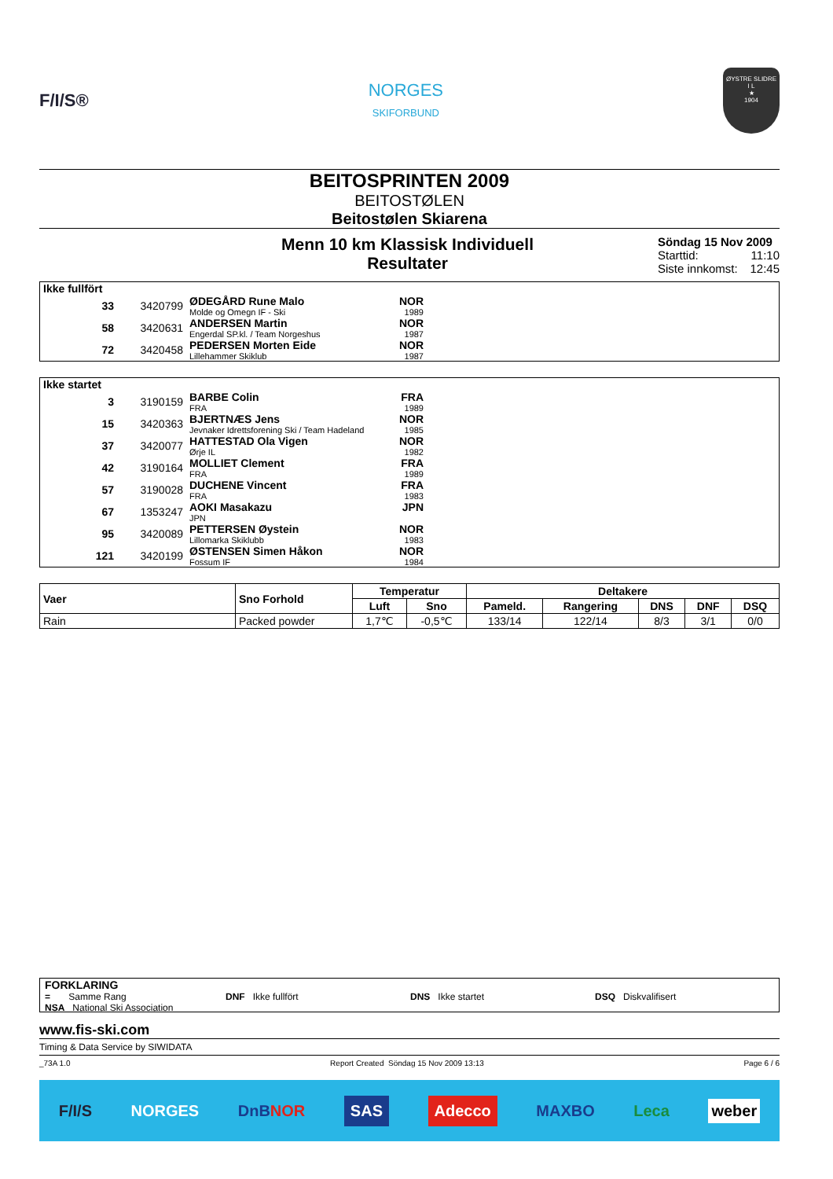F/I/S®
NORGES
SKIFORBUND
ØYSTRE SLIDRE
I L
★
1904
BEITOSPRINTEN 2009
BEITOSTØLEN
Beitostølen Skiarena
Menn 10 km Klassisk Individuell
Resultater
Söndag 15 Nov 2009
Starttid: 11:10
Siste innkomst: 12:45
| Ikke fullfört | | | | |
| 33 | 3420799 | ØDEGÅRD Rune Malo Molde og Omegn IF - Ski | NOR 1989 | |
| 58 | 3420631 | ANDERSEN Martin Engerdal SP.kl. / Team Norgeshus | NOR 1987 | |
| 72 | 3420458 | PEDERSEN Morten Eide Lillehammer Skiklub | NOR 1987 | |
| Ikke startet | | | | |
| 3 | 3190159 | BARBE Colin FRA | FRA 1989 | |
| 15 | 3420363 | BJERTNÆS Jens Jevnaker Idrettsforening Ski / Team Hadeland | NOR 1985 | |
| 37 | 3420077 | HATTESTAD Ola Vigen Ørje IL | NOR 1982 | |
| 42 | 3190164 | MOLLIET Clement FRA | FRA 1989 | |
| 57 | 3190028 | DUCHENE Vincent FRA | FRA 1983 | |
| 67 | 1353247 | AOKI Masakazu JPN | JPN | |
| 95 | 3420089 | PETTERSEN Øystein Lillomarka Skiklubb | NOR 1983 | |
| 121 | 3420199 | ØSTENSEN Simen Håkon Fossum IF | NOR 1984 | |
| Vaer | Sno Forhold | Temperatur | | Deltakere | | | | |
| --- | --- | --- | --- | --- | --- | --- | --- | --- |
| | | Luft | Sno | Pameld. | Rangering | DNS | DNF | DSQ |
| Rain | Packed powder | 1,7℃ | -0,5℃ | 133/14 | 122/14 | 8/3 | 3/1 | 0/0 |
FORKLARING
= Samme Rang DNF Ikke fullfört DNS Ikke startet DSQ Diskvalifisert
NSA National Ski Association
www.fis-ski.com
Timing & Data Service by SIWIDATA
_73A 1.0 Report Created Söndag 15 Nov 2009 13:13 Page 6 / 6
F/I/S NORGES DnBNOR SAS Adecco MAXBO Leca weber